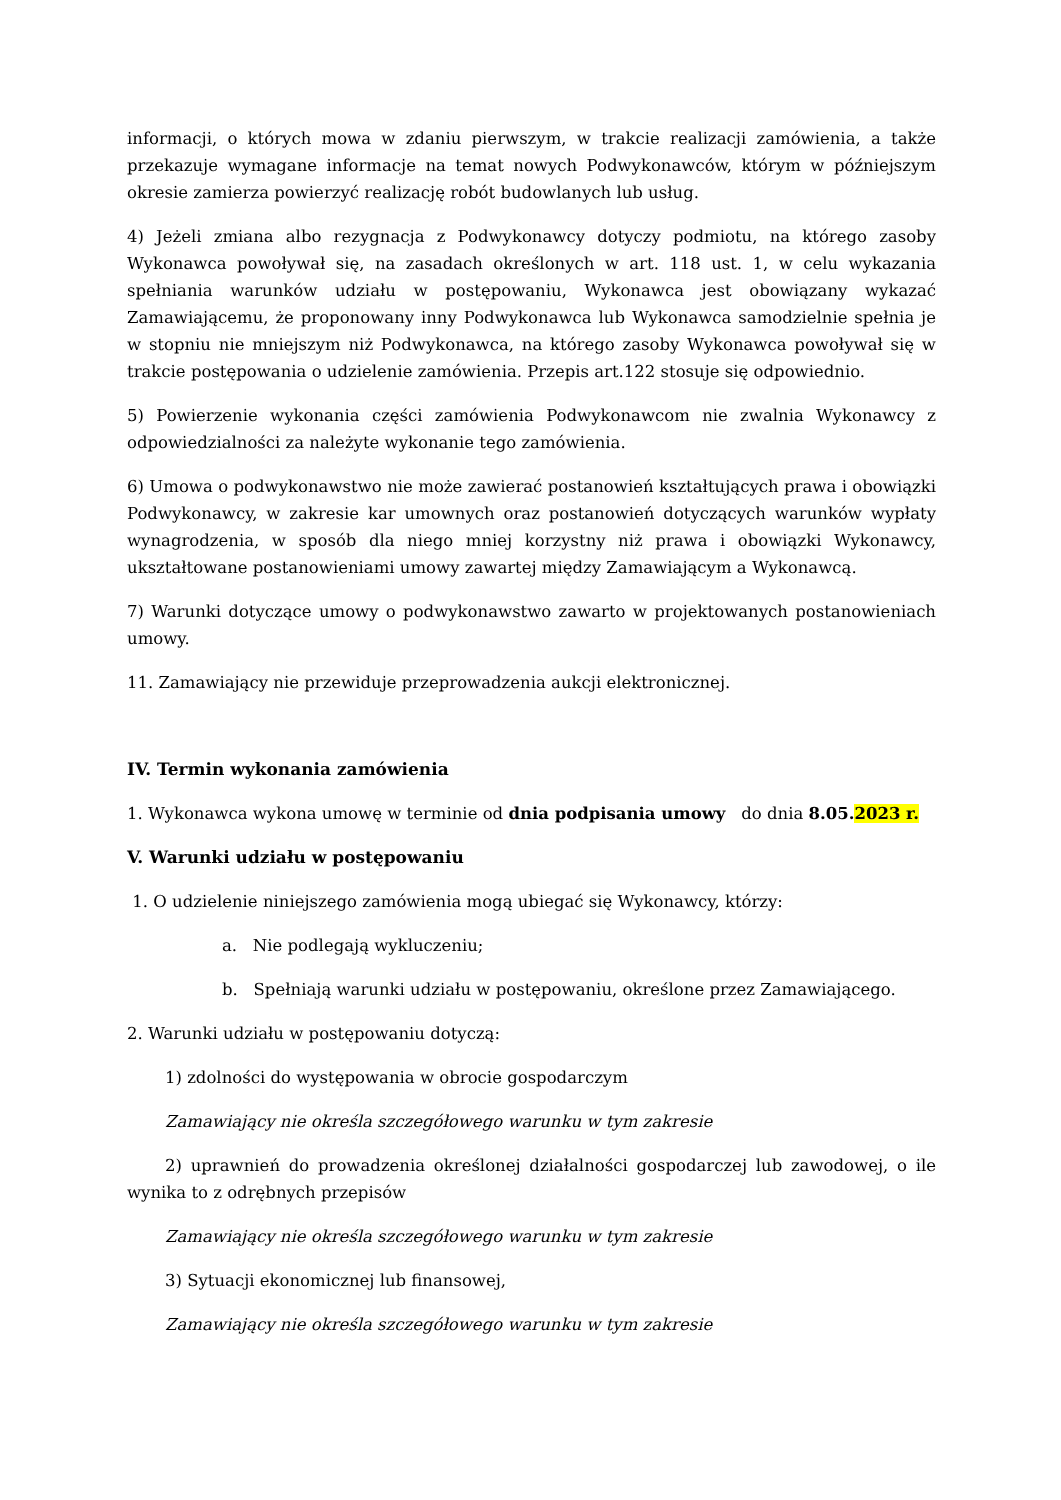informacji, o których mowa w zdaniu pierwszym, w trakcie realizacji zamówienia, a także przekazuje wymagane informacje na temat nowych Podwykonawców, którym w późniejszym okresie zamierza powierzyć realizację robót budowlanych lub usług.
4) Jeżeli zmiana albo rezygnacja z Podwykonawcy dotyczy podmiotu, na którego zasoby Wykonawca powoływał się, na zasadach określonych w art. 118 ust. 1, w celu wykazania spełniania warunków udziału w postępowaniu, Wykonawca jest obowiązany wykazać Zamawiającemu, że proponowany inny Podwykonawca lub Wykonawca samodzielnie spełnia je w stopniu nie mniejszym niż Podwykonawca, na którego zasoby Wykonawca powoływał się w trakcie postępowania o udzielenie zamówienia. Przepis art.122 stosuje się odpowiednio.
5) Powierzenie wykonania części zamówienia Podwykonawcom nie zwalnia Wykonawcy z odpowiedzialności za należyte wykonanie tego zamówienia.
6) Umowa o podwykonawstwo nie może zawierać postanowień kształtujących prawa i obowiązki Podwykonawcy, w zakresie kar umownych oraz postanowień dotyczących warunków wypłaty wynagrodzenia, w sposób dla niego mniej korzystny niż prawa i obowiązki Wykonawcy, ukształtowane postanowieniami umowy zawartej między Zamawiającym a Wykonawcą.
7) Warunki dotyczące umowy o podwykonawstwo zawarto w projektowanych postanowieniach umowy.
11. Zamawiający nie przewiduje przeprowadzenia aukcji elektronicznej.
IV. Termin wykonania zamówienia
1. Wykonawca wykona umowę w terminie od dnia podpisania umowy do dnia 8.05.2023 r.
V. Warunki udziału w postępowaniu
1. O udzielenie niniejszego zamówienia mogą ubiegać się Wykonawcy, którzy:
a. Nie podlegają wykluczeniu;
b. Spełniają warunki udziału w postępowaniu, określone przez Zamawiającego.
2. Warunki udziału w postępowaniu dotyczą:
1) zdolności do występowania w obrocie gospodarczym
Zamawiający nie określa szczegółowego warunku w tym zakresie
2) uprawnień do prowadzenia określonej działalności gospodarczej lub zawodowej, o ile wynika to z odrębnych przepisów
Zamawiający nie określa szczegółowego warunku w tym zakresie
3) Sytuacji ekonomicznej lub finansowej,
Zamawiający nie określa szczegółowego warunku w tym zakresie